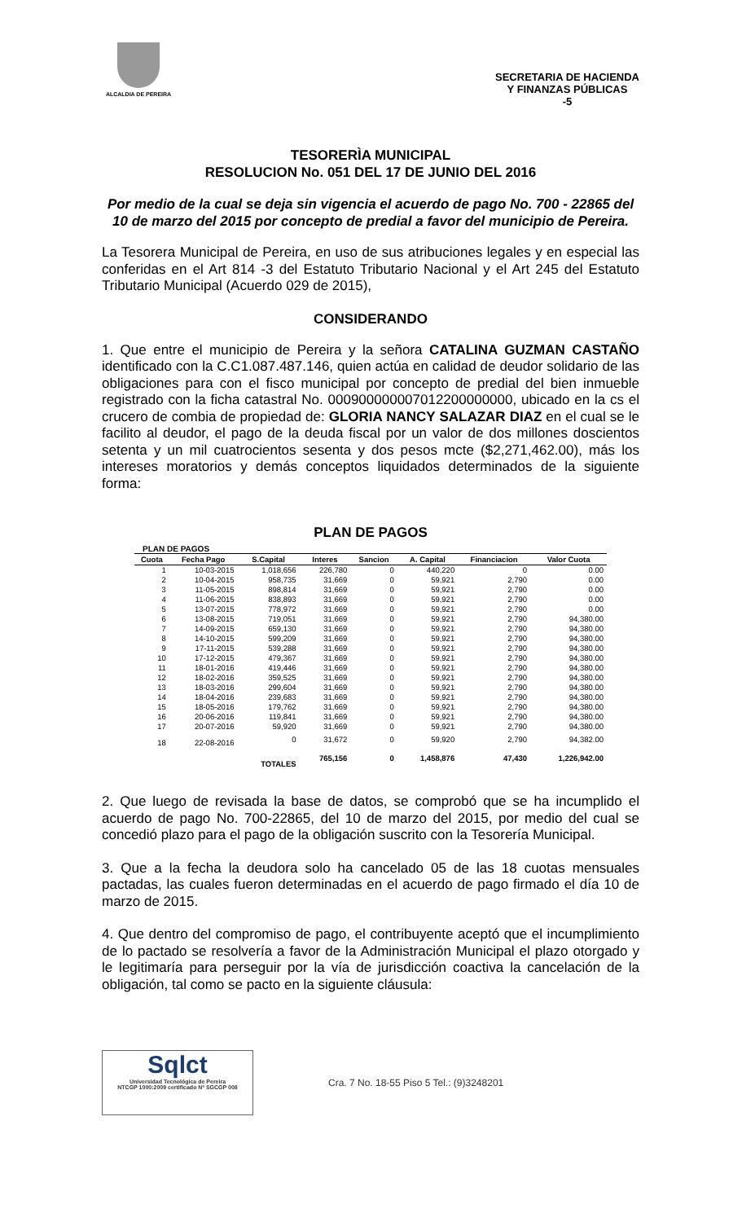ALCALDIA DE PEREIRA
SECRETARIA DE HACIENDA
Y FINANZAS PÚBLICAS
-5
TESORERÌA MUNICIPAL
RESOLUCION No. 051 DEL 17 DE JUNIO DEL 2016
Por medio de la cual se deja sin vigencia el acuerdo de pago No. 700 - 22865 del 10 de marzo del 2015 por concepto de predial a favor del municipio de Pereira.
La Tesorera Municipal de Pereira, en uso de sus atribuciones legales y en especial las conferidas en el Art 814 -3 del Estatuto Tributario Nacional y el Art 245 del Estatuto Tributario Municipal (Acuerdo 029 de 2015),
CONSIDERANDO
1. Que entre el municipio de Pereira y la señora CATALINA GUZMAN CASTAÑO identificado con la C.C1.087.487.146, quien actúa en calidad de deudor solidario de las obligaciones para con el fisco municipal por concepto de predial del bien inmueble registrado con la ficha catastral No. 000900000007012200000000, ubicado en la cs el crucero de combia de propiedad de: GLORIA NANCY SALAZAR DIAZ en el cual se le facilito al deudor, el pago de la deuda fiscal por un valor de dos millones doscientos setenta y un mil cuatrocientos sesenta y dos pesos mcte ($2,271,462.00), más los intereses moratorios y demás conceptos liquidados determinados de la siguiente forma:
PLAN DE PAGOS
PLAN DE PAGOS
| Cuota | Fecha Pago | S.Capital | Interes | Sancion | A. Capital | Financiacion | Valor Cuota |
| --- | --- | --- | --- | --- | --- | --- | --- |
| 1 | 10-03-2015 | 1,018,656 | 226,780 | 0 | 440,220 | 0 | 0.00 |
| 2 | 10-04-2015 | 958,735 | 31,669 | 0 | 59,921 | 2,790 | 0.00 |
| 3 | 11-05-2015 | 898,814 | 31,669 | 0 | 59,921 | 2,790 | 0.00 |
| 4 | 11-06-2015 | 838,893 | 31,669 | 0 | 59,921 | 2,790 | 0.00 |
| 5 | 13-07-2015 | 778,972 | 31,669 | 0 | 59,921 | 2,790 | 0.00 |
| 6 | 13-08-2015 | 719,051 | 31,669 | 0 | 59,921 | 2,790 | 94,380.00 |
| 7 | 14-09-2015 | 659,130 | 31,669 | 0 | 59,921 | 2,790 | 94,380.00 |
| 8 | 14-10-2015 | 599,209 | 31,669 | 0 | 59,921 | 2,790 | 94,380.00 |
| 9 | 17-11-2015 | 539,288 | 31,669 | 0 | 59,921 | 2,790 | 94,380.00 |
| 10 | 17-12-2015 | 479,367 | 31,669 | 0 | 59,921 | 2,790 | 94,380.00 |
| 11 | 18-01-2016 | 419,446 | 31,669 | 0 | 59,921 | 2,790 | 94,380.00 |
| 12 | 18-02-2016 | 359,525 | 31,669 | 0 | 59,921 | 2,790 | 94,380.00 |
| 13 | 18-03-2016 | 299,604 | 31,669 | 0 | 59,921 | 2,790 | 94,380.00 |
| 14 | 18-04-2016 | 239,683 | 31,669 | 0 | 59,921 | 2,790 | 94,380.00 |
| 15 | 18-05-2016 | 179,762 | 31,669 | 0 | 59,921 | 2,790 | 94,380.00 |
| 16 | 20-06-2016 | 119,841 | 31,669 | 0 | 59,921 | 2,790 | 94,380.00 |
| 17 | 20-07-2016 | 59,920 | 31,669 | 0 | 59,921 | 2,790 | 94,380.00 |
| 18 | 22-08-2016 | 0 | 31,672 | 0 | 59,920 | 2,790 | 94,382.00 |
| | | TOTALES | 765,156 | 0 | 1,458,876 | 47,430 | 1,226,942.00 |
2. Que luego de revisada la base de datos, se comprobó que se ha incumplido el acuerdo de pago No. 700-22865, del 10 de marzo del 2015, por medio del cual se concedió plazo para el pago de la obligación suscrito con la Tesorería Municipal.
3. Que a la fecha la deudora solo ha cancelado 05 de las 18 cuotas mensuales pactadas, las cuales fueron determinadas en el acuerdo de pago firmado el día 10 de marzo de 2015.
4. Que dentro del compromiso de pago, el contribuyente aceptó que el incumplimiento de lo pactado se resolvería a favor de la Administración Municipal el plazo otorgado y le legitimaría para perseguir por la vía de jurisdicción coactiva la cancelación de la obligación, tal como se pacto en la siguiente cláusula:
Sqlct
Universidad Tecnológica de Pereira
NTCGP 1000:2009 certificado Nº SGCGP 008
Cra. 7 No. 18-55 Piso 5 Tel.: (9)3248201